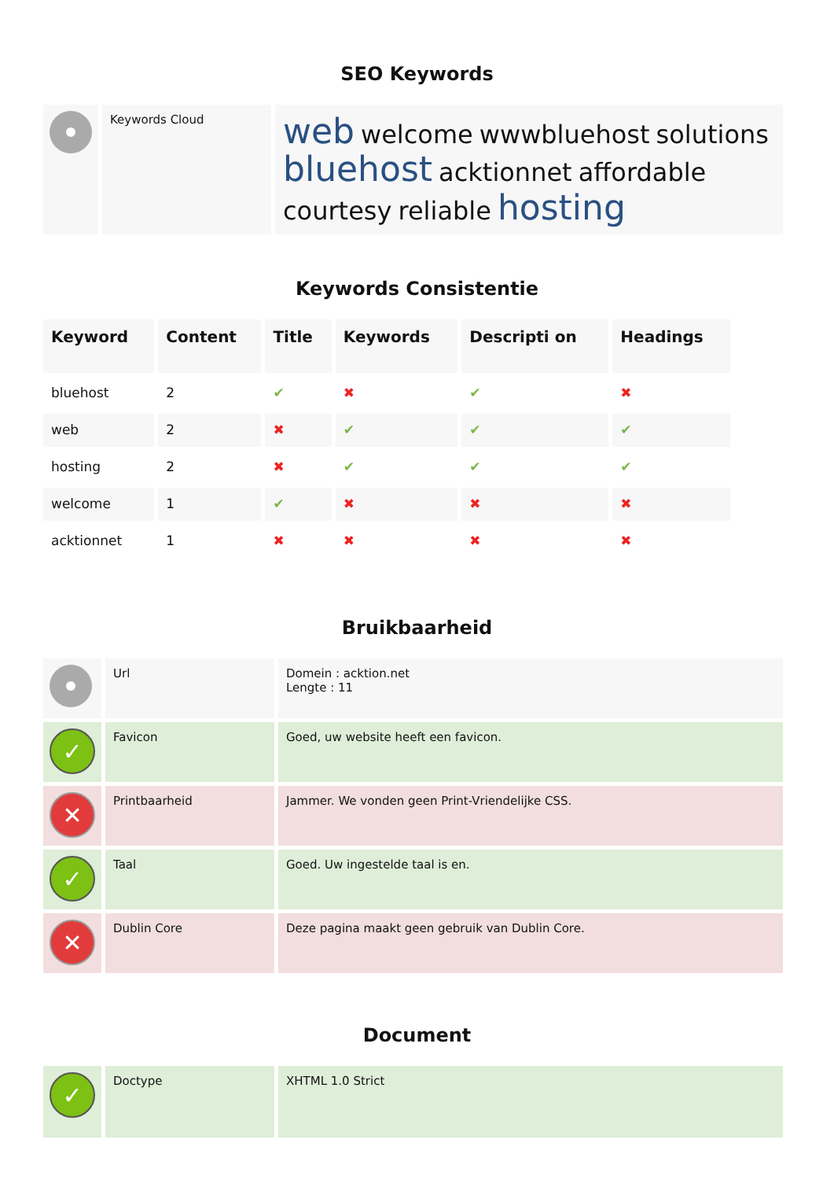SEO Keywords
| | Keywords Cloud | web welcome wwwbluehost solutions bluehost acktionnet affordable courtesy reliable hosting |
Keywords Consistentie
| Keyword | Content | Title | Keywords | Descripti on | Headings |
| --- | --- | --- | --- | --- | --- |
| bluehost | 2 | ✔ | ✖ | ✔ | ✖ |
| web | 2 | ✖ | ✔ | ✔ | ✔ |
| hosting | 2 | ✖ | ✔ | ✔ | ✔ |
| welcome | 1 | ✔ | ✖ | ✖ | ✖ |
| acktionnet | 1 | ✖ | ✖ | ✖ | ✖ |
Bruikbaarheid
| | Url | Domein : acktion.net Lengte : 11 |
| ✓ | Favicon | Goed, uw website heeft een favicon. |
| ✕ | Printbaarheid | Jammer. We vonden geen Print-Vriendelijke CSS. |
| ✓ | Taal | Goed. Uw ingestelde taal is en. |
| ✕ | Dublin Core | Deze pagina maakt geen gebruik van Dublin Core. |
Document
| ✓ | Doctype | XHTML 1.0 Strict |